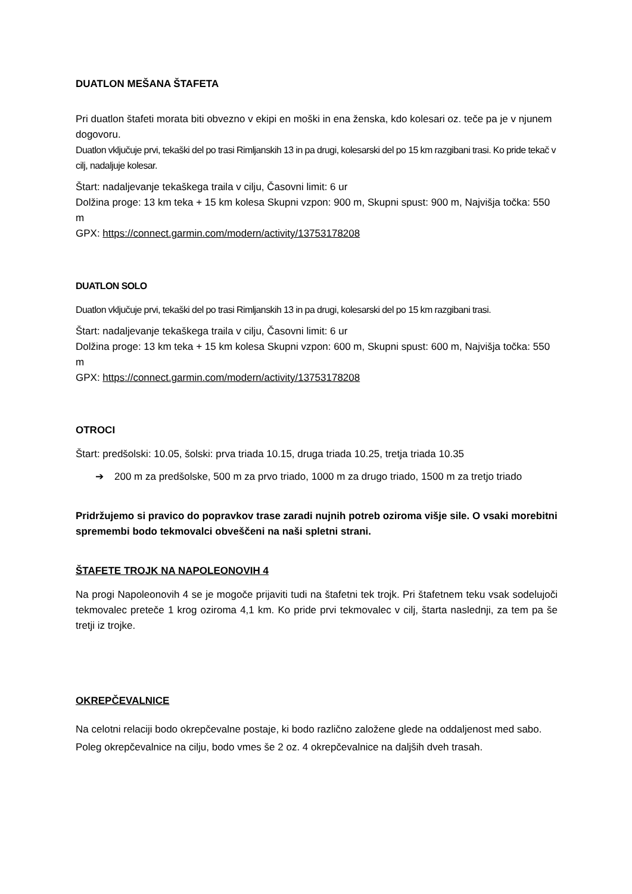DUATLON MEŠANA ŠTAFETA
Pri duatlon štafeti morata biti obvezno v ekipi en moški in ena ženska, kdo kolesari oz. teče pa je v njunem dogovoru.
Duatlon vključuje prvi, tekaški del po trasi Rimljanskih 13 in pa drugi, kolesarski del po 15 km razgibani trasi. Ko pride tekač v cilj, nadaljuje kolesar.
Štart: nadaljevanje tekaškega traila v cilju, Časovni limit: 6 ur
Dolžina proge: 13 km teka + 15 km kolesa Skupni vzpon: 900 m, Skupni spust: 900 m, Najvišja točka: 550 m
GPX: https://connect.garmin.com/modern/activity/13753178208
DUATLON SOLO
Duatlon vključuje prvi, tekaški del po trasi Rimljanskih 13 in pa drugi, kolesarski del po 15 km razgibani trasi.
Štart: nadaljevanje tekaškega traila v cilju, Časovni limit: 6 ur
Dolžina proge: 13 km teka + 15 km kolesa Skupni vzpon: 600 m, Skupni spust: 600 m, Najvišja točka: 550 m
GPX: https://connect.garmin.com/modern/activity/13753178208
OTROCI
Štart: predšolski: 10.05, šolski: prva triada 10.15, druga triada 10.25, tretja triada 10.35
➔ 200 m za predšolske, 500 m za prvo triado, 1000 m za drugo triado, 1500 m za tretjo triado
Pridržujemo si pravico do popravkov trase zaradi nujnih potreb oziroma višje sile. O vsaki morebitni spremembi bodo tekmovalci obveščeni na naši spletni strani.
ŠTAFETE TROJK NA NAPOLEONOVIH 4
Na progi Napoleonovih 4 se je mogoče prijaviti tudi na štafetni tek trojk. Pri štafetnem teku vsak sodelujoči tekmovalec preteče 1 krog oziroma 4,1 km. Ko pride prvi tekmovalec v cilj, štarta naslednji, za tem pa še tretji iz trojke.
OKREPČEVALNICE
Na celotni relaciji bodo okrepčevalne postaje, ki bodo različno založene glede na oddaljenost med sabo. Poleg okrepčevalnice na cilju, bodo vmes še 2 oz. 4 okrepčevalnice na daljših dveh trasah.